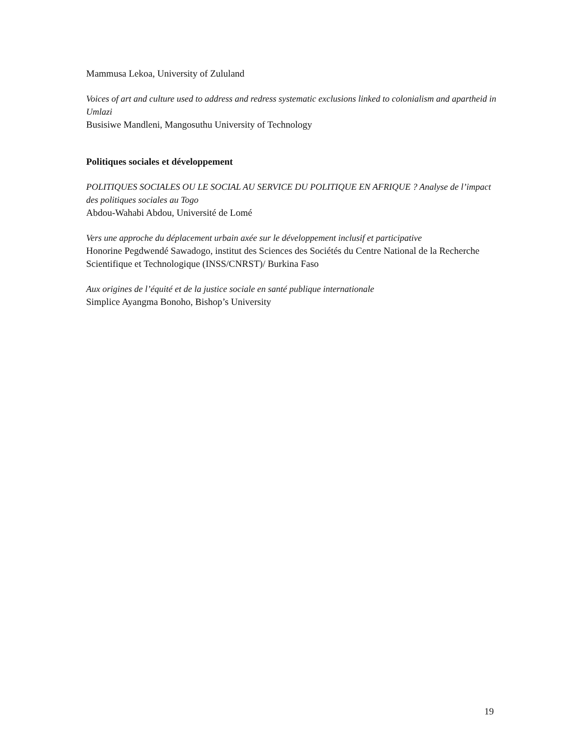Mammusa Lekoa, University of Zululand
Voices of art and culture used to address and redress systematic exclusions linked to colonialism and apartheid in Umlazi
Busisiwe Mandleni, Mangosuthu University of Technology
Politiques sociales et développement
POLITIQUES SOCIALES OU LE SOCIAL AU SERVICE DU POLITIQUE EN AFRIQUE ? Analyse de l’impact des politiques sociales au Togo
Abdou-Wahabi Abdou, Université de Lomé
Vers une approche du déplacement urbain axée sur le développement inclusif et participative
Honorine Pegdwendé Sawadogo, institut des Sciences des Sociétés du Centre National de la Recherche Scientifique et Technologique (INSS/CNRST)/ Burkina Faso
Aux origines de l’équité et de la justice sociale en santé publique internationale
Simplice Ayangma Bonoho, Bishop’s University
19